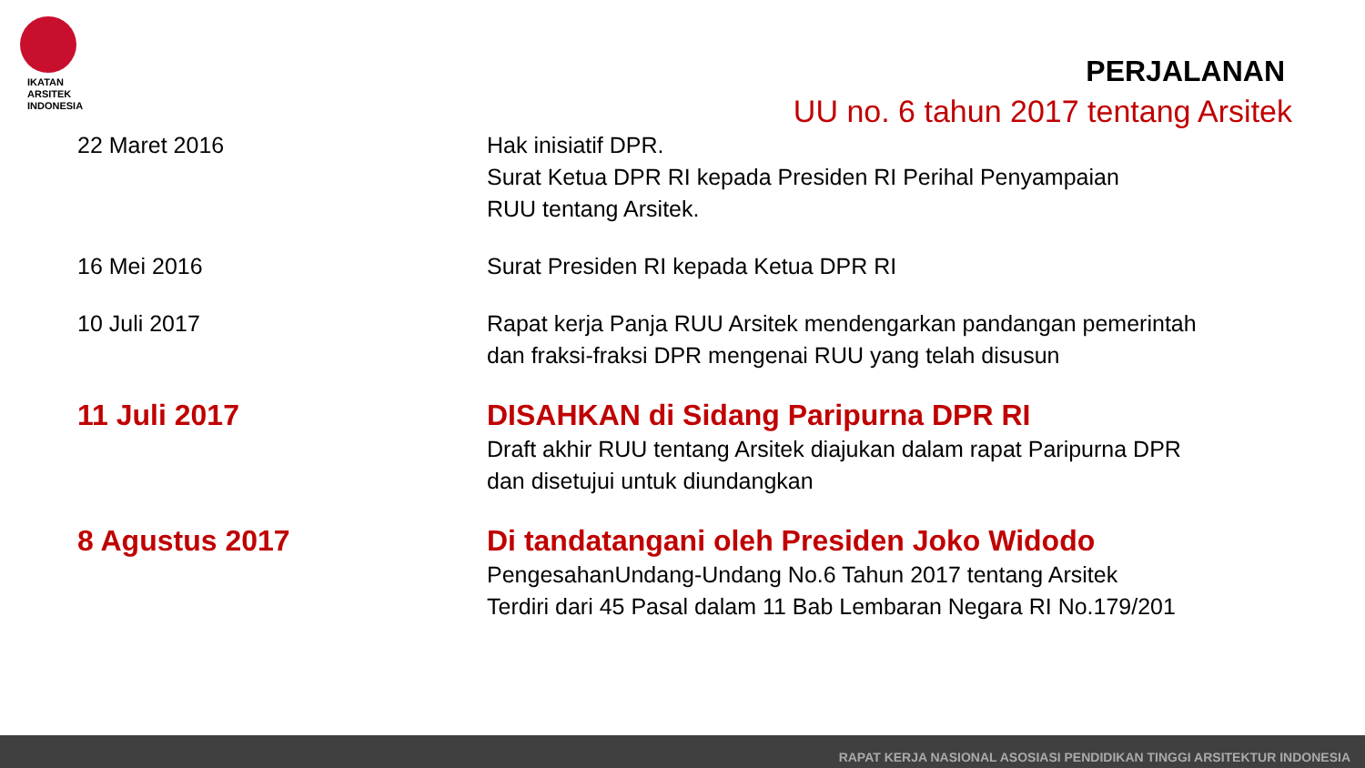IKATAN
ARSITEK
INDONESIA
PERJALANAN
UU no. 6 tahun 2017 tentang Arsitek
| 22 Maret 2016 | Hak inisiatif DPR. Surat Ketua DPR RI kepada Presiden RI Perihal Penyampaian RUU tentang Arsitek. |
| 16 Mei 2016 | Surat Presiden RI kepada Ketua DPR RI |
| 10 Juli 2017 | Rapat kerja Panja RUU Arsitek mendengarkan pandangan pemerintah dan fraksi-fraksi DPR mengenai RUU yang telah disusun |
| 11 Juli 2017 | DISAHKAN di Sidang Paripurna DPR RI Draft akhir RUU tentang Arsitek diajukan dalam rapat Paripurna DPR dan disetujui untuk diundangkan |
| 8 Agustus 2017 | Di tandatangani oleh Presiden Joko Widodo PengesahanUndang-Undang No.6 Tahun 2017 tentang Arsitek Terdiri dari 45 Pasal dalam 11 Bab Lembaran Negara RI No.179/201 |
RAPAT KERJA NASIONAL ASOSIASI PENDIDIKAN TINGGI ARSITEKTUR INDONESIA